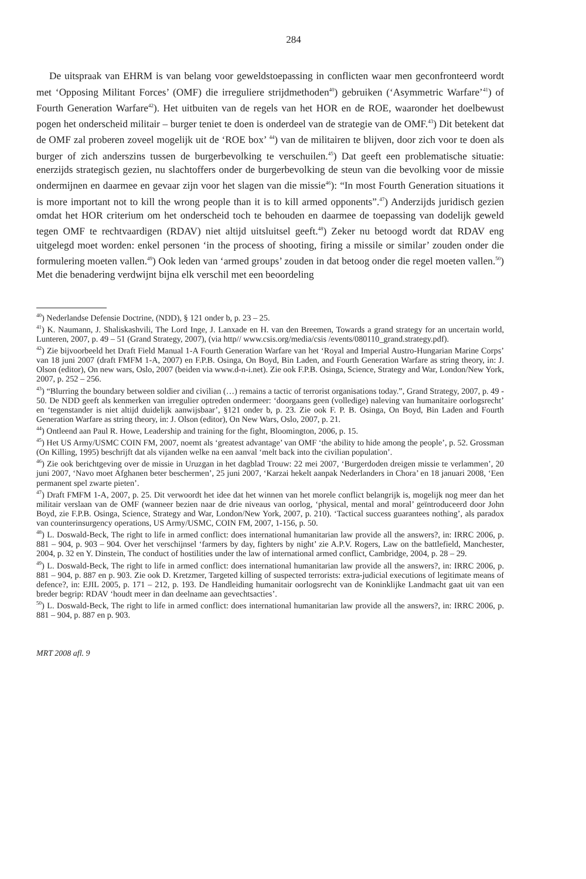284
De uitspraak van EHRM is van belang voor geweldstoepassing in conflicten waar men geconfronteerd wordt met ‘Opposing Militant Forces’ (OMF) die irreguliere strijdmethoden<sup>40</sup>) gebruiken (‘Asymmetric Warfare’<sup>41</sup>) of Fourth Generation Warfare<sup>42</sup>). Het uitbuiten van de regels van het HOR en de ROE, waaronder het doelbewust pogen het onderscheid militair – burger teniet te doen is onderdeel van de strategie van de OMF.<sup>43</sup>) Dit betekent dat de OMF zal proberen zoveel mogelijk uit de ‘ROE box’ <sup>44</sup>) van de militairen te blijven, door zich voor te doen als burger of zich anderszins tussen de burgerbevolking te verschuilen.<sup>45</sup>) Dat geeft een problematische situatie: enerzijds strategisch gezien, nu slachtoffers onder de burgerbevolking de steun van die bevolking voor de missie ondermijnen en daarmee en gevaar zijn voor het slagen van die missie<sup>46</sup>): “In most Fourth Generation situations it is more important not to kill the wrong people than it is to kill armed opponents”.<sup>47</sup>) Anderzijds juridisch gezien omdat het HOR criterium om het onderscheid toch te behouden en daarmee de toepassing van dodelijk geweld tegen OMF te rechtvaardigen (RDAV) niet altijd uitsluitsel geeft.<sup>48</sup>) Zeker nu betoogd wordt dat RDAV eng uitgelegd moet worden: enkel personen ‘in the process of shooting, firing a missile or similar’ zouden onder die formulering moeten vallen.<sup>49</sup>) Ook leden van ‘armed groups’ zouden in dat betoog onder die regel moeten vallen.<sup>50</sup>) Met die benadering verdwijnt bijna elk verschil met een beoordeling
<sup>40</sup>) Nederlandse Defensie Doctrine, (NDD), § 121 onder b, p. 23 – 25.
<sup>41</sup>) K. Naumann, J. Shaliskashvili, The Lord Inge, J. Lanxade en H. van den Breemen, Towards a grand strategy for an uncertain world, Lunteren, 2007, p. 49 – 51 (Grand Strategy, 2007), (via http// www.csis.org/media/csis /events/080110_grand.strategy.pdf).
<sup>42</sup>) Zie bijvoorbeeld het Draft Field Manual 1-A Fourth Generation Warfare van het ‘Royal and Imperial Austro-Hungarian Marine Corps’ van 18 juni 2007 (draft FMFM 1-A, 2007) en F.P.B. Osinga, On Boyd, Bin Laden, and Fourth Generation Warfare as string theory, in: J. Olson (editor), On new wars, Oslo, 2007 (beiden via www.d-n-i.net). Zie ook F.P.B. Osinga, Science, Strategy and War, London/New York, 2007, p. 252 – 256.
<sup>43</sup>) “Blurring the boundary between soldier and civilian (…) remains a tactic of terrorist organisations today.”, Grand Strategy, 2007, p. 49 - 50. De NDD geeft als kenmerken van irregulier optreden ondermeer: ‘doorgaans geen (volledige) naleving van humanitaire oorlogsrecht’ en ‘tegenstander is niet altijd duidelijk aanwijsbaar’, §121 onder b, p. 23. Zie ook F. P. B. Osinga, On Boyd, Bin Laden and Fourth Generation Warfare as string theory, in: J. Olson (editor), On New Wars, Oslo, 2007, p. 21.
<sup>44</sup>) Ontleend aan Paul R. Howe, Leadership and training for the fight, Bloomington, 2006, p. 15.
<sup>45</sup>) Het US Army/USMC COIN FM, 2007, noemt als ‘greatest advantage’ van OMF ‘the ability to hide among the people’, p. 52. Grossman (On Killing, 1995) beschrijft dat als vijanden welke na een aanval ‘melt back into the civilian population’.
<sup>46</sup>) Zie ook berichtgeving over de missie in Uruzgan in het dagblad Trouw: 22 mei 2007, ‘Burgerdoden dreigen missie te verlammen’, 20 juni 2007, ‘Navo moet Afghanen beter beschermen’, 25 juni 2007, ‘Karzai hekelt aanpak Nederlanders in Chora’ en 18 januari 2008, ‘Een permanent spel zwarte pieten’.
<sup>47</sup>) Draft FMFM 1-A, 2007, p. 25. Dit verwoordt het idee dat het winnen van het morele conflict belangrijk is, mogelijk nog meer dan het militair verslaan van de OMF (wanneer bezien naar de drie niveaus van oorlog, ‘physical, mental and moral’ geïntroduceerd door John Boyd, zie F.P.B. Osinga, Science, Strategy and War, London/New York, 2007, p. 210). ‘Tactical success guarantees nothing’, als paradox van counterinsurgency operations, US Army/USMC, COIN FM, 2007, 1-156, p. 50.
<sup>48</sup>) L. Doswald-Beck, The right to life in armed conflict: does international humanitarian law provide all the answers?, in: IRRC 2006, p. 881 – 904, p. 903 – 904. Over het verschijnsel ‘farmers by day, fighters by night’ zie A.P.V. Rogers, Law on the battlefield, Manchester, 2004, p. 32 en Y. Dinstein, The conduct of hostilities under the law of international armed conflict, Cambridge, 2004, p. 28 – 29.
<sup>49</sup>) L. Doswald-Beck, The right to life in armed conflict: does international humanitarian law provide all the answers?, in: IRRC 2006, p. 881 – 904, p. 887 en p. 903. Zie ook D. Kretzmer, Targeted killing of suspected terrorists: extra-judicial executions of legitimate means of defence?, in: EJIL 2005, p. 171 – 212, p. 193. De Handleiding humanitair oorlogsrecht van de Koninklijke Landmacht gaat uit van een breder begrip: RDAV ‘houdt meer in dan deelname aan gevechtsacties’.
<sup>50</sup>) L. Doswald-Beck, The right to life in armed conflict: does international humanitarian law provide all the answers?, in: IRRC 2006, p. 881 – 904, p. 887 en p. 903.
MRT 2008 afl. 9